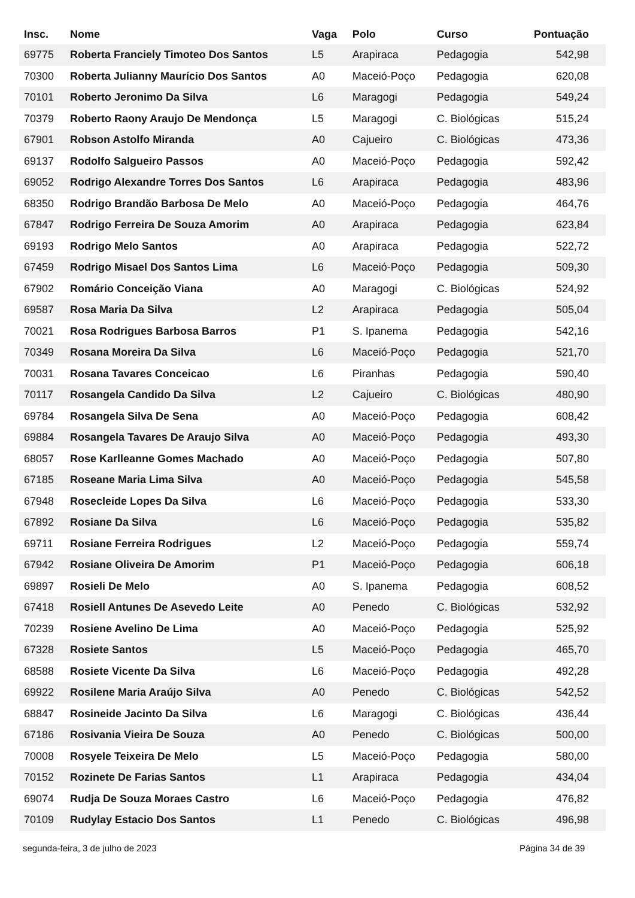| Insc. | Nome | Vaga | Polo | Curso | Pontuação |
| --- | --- | --- | --- | --- | --- |
| 69775 | Roberta Franciely Timoteo Dos Santos | L5 | Arapiraca | Pedagogia | 542,98 |
| 70300 | Roberta Julianny Maurício Dos Santos | A0 | Maceió-Poço | Pedagogia | 620,08 |
| 70101 | Roberto Jeronimo Da Silva | L6 | Maragogi | Pedagogia | 549,24 |
| 70379 | Roberto Raony Araujo De Mendonça | L5 | Maragogi | C. Biológicas | 515,24 |
| 67901 | Robson Astolfo Miranda | A0 | Cajueiro | C. Biológicas | 473,36 |
| 69137 | Rodolfo Salgueiro Passos | A0 | Maceió-Poço | Pedagogia | 592,42 |
| 69052 | Rodrigo Alexandre Torres Dos Santos | L6 | Arapiraca | Pedagogia | 483,96 |
| 68350 | Rodrigo Brandão Barbosa De Melo | A0 | Maceió-Poço | Pedagogia | 464,76 |
| 67847 | Rodrigo Ferreira De Souza Amorim | A0 | Arapiraca | Pedagogia | 623,84 |
| 69193 | Rodrigo Melo Santos | A0 | Arapiraca | Pedagogia | 522,72 |
| 67459 | Rodrigo Misael Dos Santos Lima | L6 | Maceió-Poço | Pedagogia | 509,30 |
| 67902 | Romário Conceição Viana | A0 | Maragogi | C. Biológicas | 524,92 |
| 69587 | Rosa Maria Da Silva | L2 | Arapiraca | Pedagogia | 505,04 |
| 70021 | Rosa Rodrigues Barbosa Barros | P1 | S. Ipanema | Pedagogia | 542,16 |
| 70349 | Rosana Moreira Da Silva | L6 | Maceió-Poço | Pedagogia | 521,70 |
| 70031 | Rosana Tavares Conceicao | L6 | Piranhas | Pedagogia | 590,40 |
| 70117 | Rosangela Candido Da Silva | L2 | Cajueiro | C. Biológicas | 480,90 |
| 69784 | Rosangela Silva De Sena | A0 | Maceió-Poço | Pedagogia | 608,42 |
| 69884 | Rosangela Tavares De Araujo Silva | A0 | Maceió-Poço | Pedagogia | 493,30 |
| 68057 | Rose Karlleanne Gomes Machado | A0 | Maceió-Poço | Pedagogia | 507,80 |
| 67185 | Roseane Maria Lima Silva | A0 | Maceió-Poço | Pedagogia | 545,58 |
| 67948 | Rosecleide Lopes Da Silva | L6 | Maceió-Poço | Pedagogia | 533,30 |
| 67892 | Rosiane Da Silva | L6 | Maceió-Poço | Pedagogia | 535,82 |
| 69711 | Rosiane Ferreira Rodrigues | L2 | Maceió-Poço | Pedagogia | 559,74 |
| 67942 | Rosiane Oliveira De Amorim | P1 | Maceió-Poço | Pedagogia | 606,18 |
| 69897 | Rosieli De Melo | A0 | S. Ipanema | Pedagogia | 608,52 |
| 67418 | Rosiell Antunes De Asevedo Leite | A0 | Penedo | C. Biológicas | 532,92 |
| 70239 | Rosiene Avelino De Lima | A0 | Maceió-Poço | Pedagogia | 525,92 |
| 67328 | Rosiete Santos | L5 | Maceió-Poço | Pedagogia | 465,70 |
| 68588 | Rosiete Vicente Da Silva | L6 | Maceió-Poço | Pedagogia | 492,28 |
| 69922 | Rosilene Maria Araújo Silva | A0 | Penedo | C. Biológicas | 542,52 |
| 68847 | Rosineide Jacinto Da Silva | L6 | Maragogi | C. Biológicas | 436,44 |
| 67186 | Rosivania Vieira De Souza | A0 | Penedo | C. Biológicas | 500,00 |
| 70008 | Rosyele Teixeira De Melo | L5 | Maceió-Poço | Pedagogia | 580,00 |
| 70152 | Rozinete De Farias Santos | L1 | Arapiraca | Pedagogia | 434,04 |
| 69074 | Rudja De Souza Moraes Castro | L6 | Maceió-Poço | Pedagogia | 476,82 |
| 70109 | Rudylay Estacio Dos Santos | L1 | Penedo | C. Biológicas | 496,98 |
segunda-feira, 3 de julho de 2023
Página 34 de 39